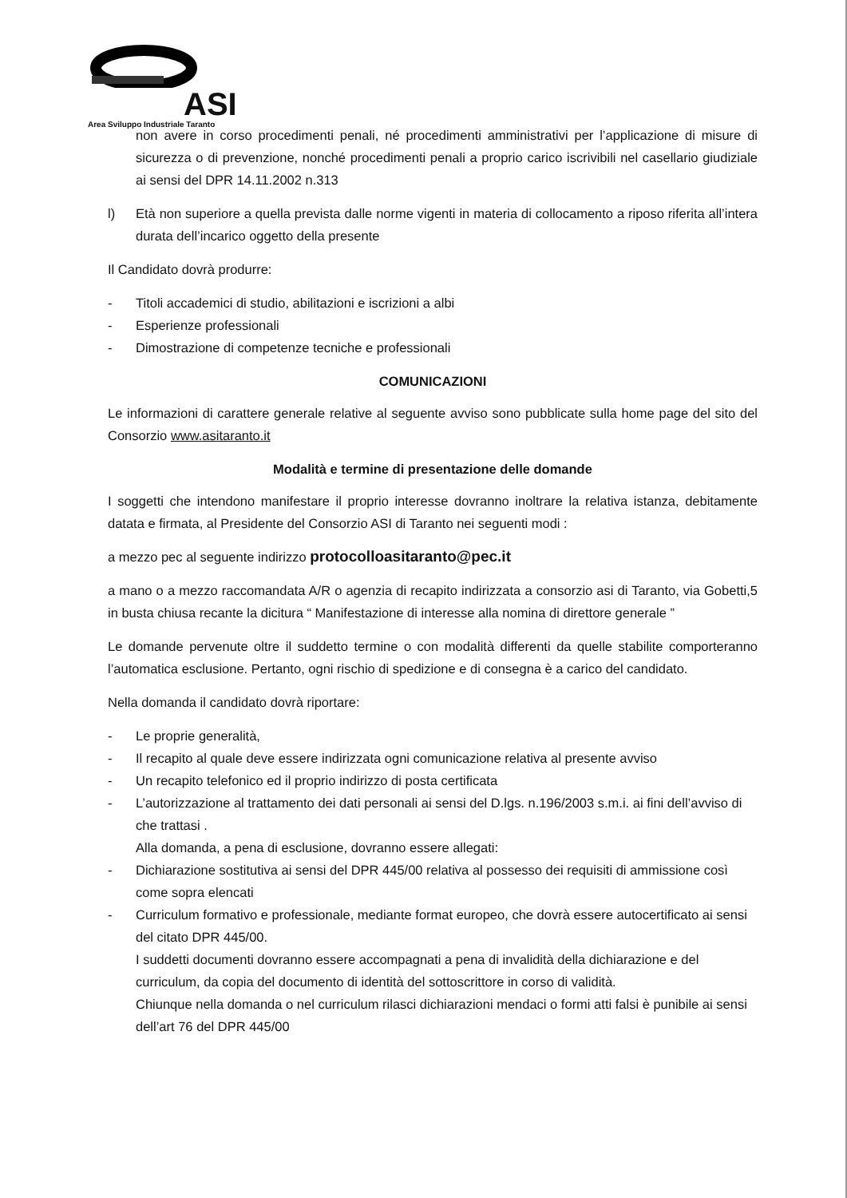ASI
Area Sviluppo Industriale Taranto
non avere in corso procedimenti penali, né procedimenti amministrativi per l’applicazione di misure di sicurezza o di prevenzione, nonché procedimenti penali a proprio carico iscrivibili nel casellario giudiziale ai sensi del DPR 14.11.2002 n.313
l) Età non superiore a quella prevista dalle norme vigenti in materia di collocamento a riposo riferita all’intera durata dell’incarico oggetto della presente
Il Candidato dovrà produrre:
- Titoli accademici di studio, abilitazioni e iscrizioni a albi
- Esperienze professionali
- Dimostrazione di competenze tecniche e professionali
COMUNICAZIONI
Le informazioni di carattere generale relative al seguente avviso sono pubblicate sulla home page del sito del Consorzio www.asitaranto.it
Modalità e termine di presentazione delle domande
I soggetti che intendono manifestare il proprio interesse dovranno inoltrare la relativa istanza, debitamente datata e firmata, al Presidente del Consorzio ASI di Taranto nei seguenti modi :
a mezzo pec al seguente indirizzo protocolloasitaranto@pec.it
a mano o a mezzo raccomandata A/R o agenzia di recapito indirizzata a consorzio asi di Taranto, via Gobetti,5 in busta chiusa recante la dicitura “ Manifestazione di interesse alla nomina di direttore generale ”
Le domande pervenute oltre il suddetto termine o con modalità differenti da quelle stabilite comporteranno l’automatica esclusione. Pertanto, ogni rischio di spedizione e di consegna è a carico del candidato.
Nella domanda il candidato dovrà riportare:
- Le proprie generalità,
- Il recapito al quale deve essere indirizzata ogni comunicazione relativa al presente avviso
- Un recapito telefonico ed il proprio indirizzo di posta certificata
- L’autorizzazione al trattamento dei dati personali ai sensi del D.lgs. n.196/2003 s.m.i. ai fini dell’avviso di che trattasi .
Alla domanda, a pena di esclusione, dovranno essere allegati:
- Dichiarazione sostitutiva ai sensi del DPR 445/00 relativa al possesso dei requisiti di ammissione così come sopra elencati
- Curriculum formativo e professionale, mediante format europeo, che dovrà essere autocertificato ai sensi del citato DPR 445/00.
I suddetti documenti dovranno essere accompagnati a pena di invalidità della dichiarazione e del curriculum, da copia del documento di identità del sottoscrittore in corso di validità.
Chiunque nella domanda o nel curriculum rilasci dichiarazioni mendaci o formi atti falsi è punibile ai sensi dell’art 76 del DPR 445/00